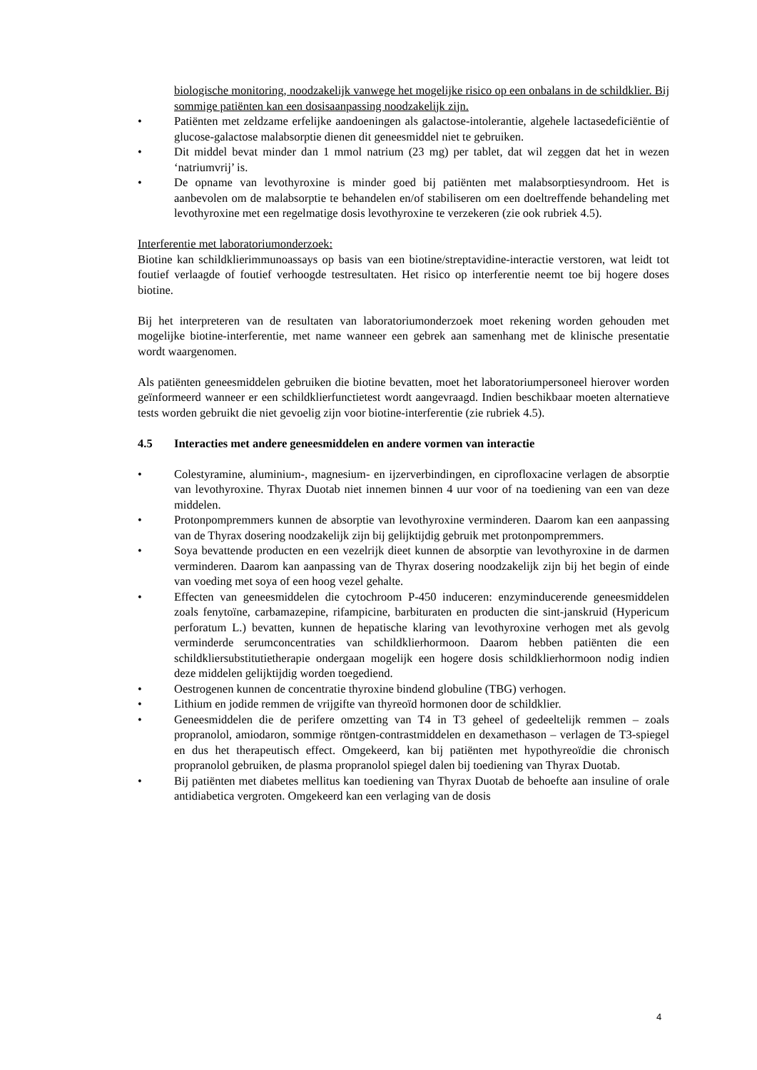biologische monitoring, noodzakelijk vanwege het mogelijke risico op een onbalans in de schildklier. Bij sommige patiënten kan een dosisaanpassing noodzakelijk zijn.
• Patiënten met zeldzame erfelijke aandoeningen als galactose-intolerantie, algehele lactasedeficiëntie of glucose-galactose malabsorptie dienen dit geneesmiddel niet te gebruiken.
• Dit middel bevat minder dan 1 mmol natrium (23 mg) per tablet, dat wil zeggen dat het in wezen ‘natriumvrij’ is.
• De opname van levothyroxine is minder goed bij patiënten met malabsorptiesyndroom. Het is aanbevolen om de malabsorptie te behandelen en/of stabiliseren om een doeltreffende behandeling met levothyroxine met een regelmatige dosis levothyroxine te verzekeren (zie ook rubriek 4.5).
Interferentie met laboratoriumonderzoek:
Biotine kan schildklierimmunoassays op basis van een biotine/streptavidine-interactie verstoren, wat leidt tot foutief verlaagde of foutief verhoogde testresultaten. Het risico op interferentie neemt toe bij hogere doses biotine.
Bij het interpreteren van de resultaten van laboratoriumonderzoek moet rekening worden gehouden met mogelijke biotine-interferentie, met name wanneer een gebrek aan samenhang met de klinische presentatie wordt waargenomen.
Als patiënten geneesmiddelen gebruiken die biotine bevatten, moet het laboratoriumpersoneel hierover worden geïnformeerd wanneer er een schildklierfunctietest wordt aangevraagd. Indien beschikbaar moeten alternatieve tests worden gebruikt die niet gevoelig zijn voor biotine-interferentie (zie rubriek 4.5).
4.5 Interacties met andere geneesmiddelen en andere vormen van interactie
• Colestyramine, aluminium-, magnesium- en ijzerverbindingen, en ciprofloxacine verlagen de absorptie van levothyroxine. Thyrax Duotab niet innemen binnen 4 uur voor of na toediening van een van deze middelen.
• Protonpompremmers kunnen de absorptie van levothyroxine verminderen. Daarom kan een aanpassing van de Thyrax dosering noodzakelijk zijn bij gelijktijdig gebruik met protonpompremmers.
• Soya bevattende producten en een vezelrijk dieet kunnen de absorptie van levothyroxine in de darmen verminderen. Daarom kan aanpassing van de Thyrax dosering noodzakelijk zijn bij het begin of einde van voeding met soya of een hoog vezel gehalte.
• Effecten van geneesmiddelen die cytochroom P-450 induceren: enzyminducerende geneesmiddelen zoals fenytoïne, carbamazepine, rifampicine, barbituraten en producten die sint-janskruid (Hypericum perforatum L.) bevatten, kunnen de hepatische klaring van levothyroxine verhogen met als gevolg verminderde serumconcentraties van schildklierhormoon. Daarom hebben patiënten die een schildkliersubstitutietherapie ondergaan mogelijk een hogere dosis schildklierhormoon nodig indien deze middelen gelijktijdig worden toegediend.
• Oestrogenen kunnen de concentratie thyroxine bindend globuline (TBG) verhogen.
• Lithium en jodide remmen de vrijgifte van thyreoïd hormonen door de schildklier.
• Geneesmiddelen die de perifere omzetting van T4 in T3 geheel of gedeeltelijk remmen – zoals propranolol, amiodaron, sommige röntgen-contrastmiddelen en dexamethason – verlagen de T3-spiegel en dus het therapeutisch effect. Omgekeerd, kan bij patiënten met hypothyreoïdie die chronisch propranolol gebruiken, de plasma propranolol spiegel dalen bij toediening van Thyrax Duotab.
• Bij patiënten met diabetes mellitus kan toediening van Thyrax Duotab de behoefte aan insuline of orale antidiabetica vergroten. Omgekeerd kan een verlaging van de dosis
4